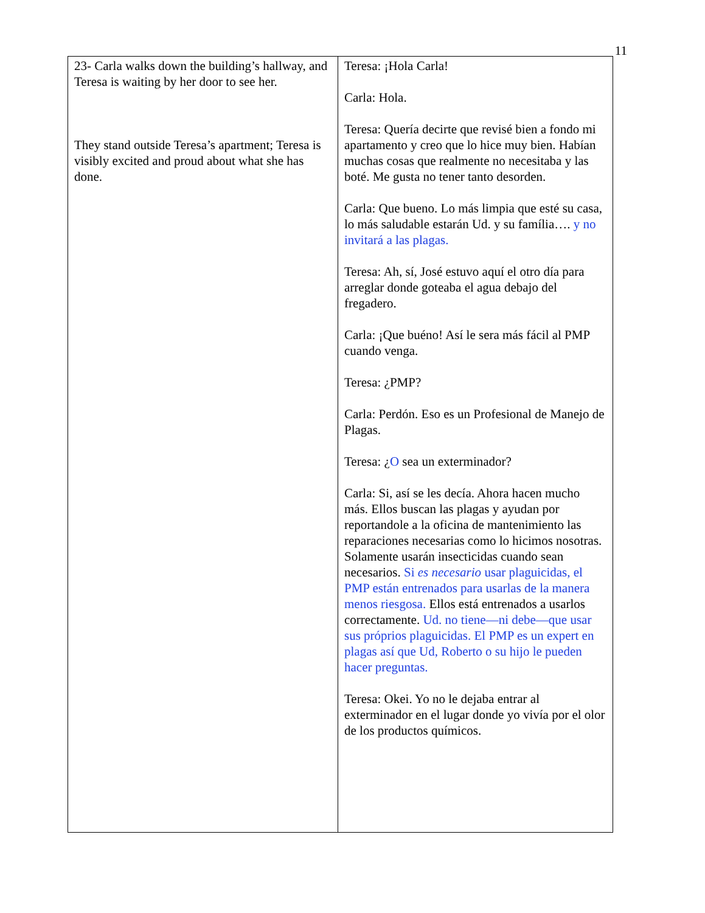11
| 23- Carla walks down the building’s hallway, and Teresa is waiting by her door to see her. They stand outside Teresa’s apartment; Teresa is visibly excited and proud about what she has done. | Teresa: ¡Hola Carla! Carla: Hola. Teresa: Quería decirte que revisé bien a fondo mi apartamento y creo que lo hice muy bien. Habían muchas cosas que realmente no necesitaba y las boté. Me gusta no tener tanto desorden. Carla: Que bueno. Lo más limpia que esté su casa, lo más saludable estarán Ud. y su família…. y no invitará a las plagas. Teresa: Ah, sí, José estuvo aquí el otro día para arreglar donde goteaba el agua debajo del fregadero. Carla: ¡Que buéno! Así le sera más fácil al PMP cuando venga. Teresa: ¿PMP? Carla: Perdón. Eso es un Profesional de Manejo de Plagas. Teresa: ¿ O sea un exterminador? Carla: Si, así se les decía. Ahora hacen mucho más. Ellos buscan las plagas y ayudan por reportandole a la oficina de mantenimiento las reparaciones necesarias como lo hicimos nosotras. Solamente usarán insecticidas cuando sean necesarios. Si es necesario usar plaguicidas, el PMP están entrenados para usarlas de la manera menos riesgosa. Ellos está entrenados a usarlos correctamente. Ud. no tiene—ni debe—que usar sus próprios plaguicidas. El PMP es un expert en plagas así que Ud, Roberto o su hijo le pueden hacer preguntas. Teresa: Okei. Yo no le dejaba entrar al exterminador en el lugar donde yo vivía por el olor de los productos químicos. |